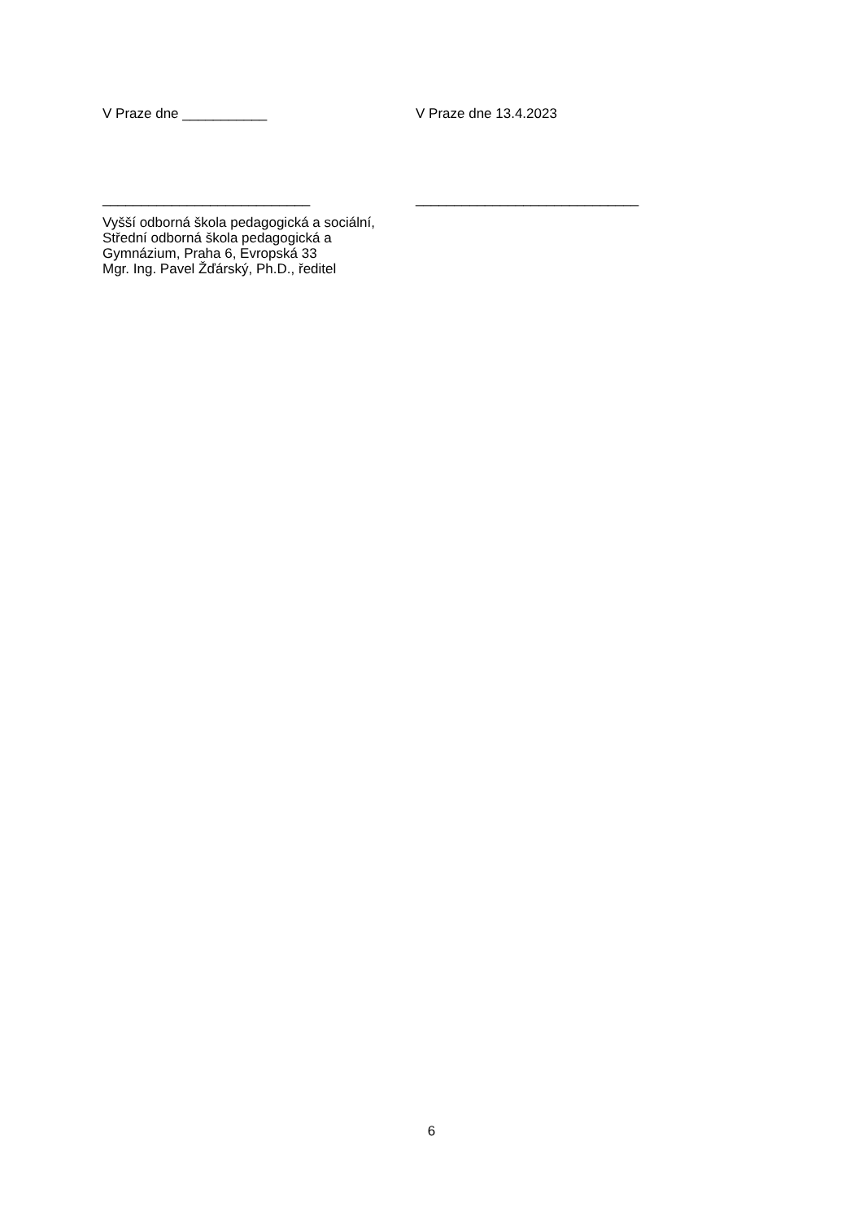V Praze dne ___________ V Praze dne 13.4.2023
___________________________
Vyšší odborná škola pedagogická a sociální,
Střední odborná škola pedagogická a
Gymnázium, Praha 6, Evropská 33
Mgr. Ing. Pavel Žďárský, Ph.D., ředitel
_____________________________
6